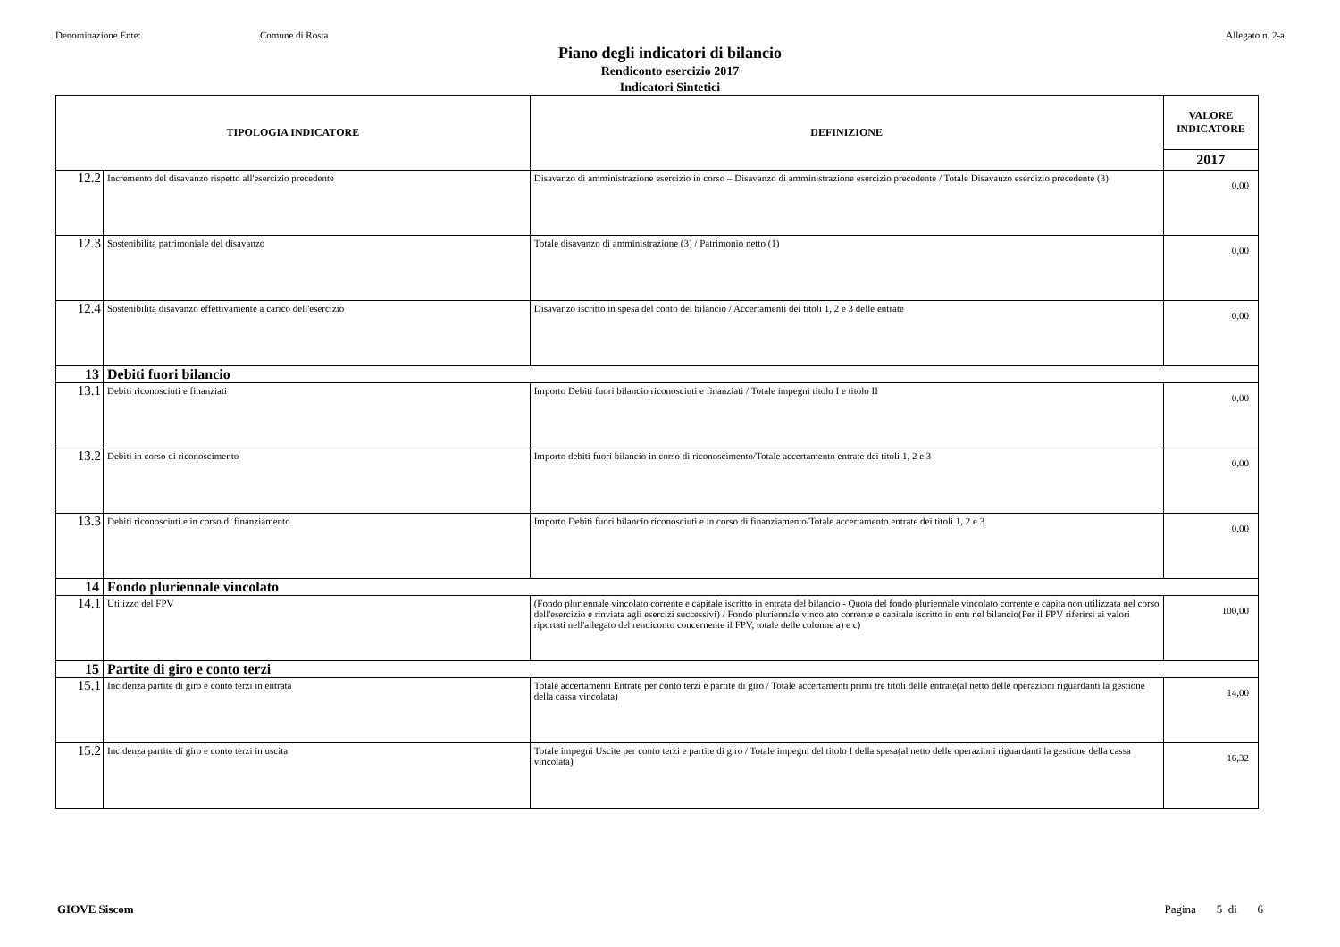Denominazione Ente: Comune di Rosta Allegato n. 2-a
Piano degli indicatori di bilancio
Rendiconto esercizio 2017
Indicatori Sintetici
| TIPOLOGIA INDICATORE | | DEFINIZIONE | VALORE INDICATORE |
| --- | --- | --- | --- |
| | | | 2017 |
| 12.2 | Incremento del disavanzo rispetto all'esercizio precedente | Disavanzo di amministrazione esercizio in corso – Disavanzo di amministrazione esercizio precedente / Totale Disavanzo esercizio precedente (3) | 0,00 |
| 12.3 | Sostenibilitą patrimoniale del disavanzo | Totale disavanzo di amministrazione (3) / Patrimonio netto (1) | 0,00 |
| 12.4 | Sostenibilitą disavanzo effettivamente a carico dell'esercizio | Disavanzo iscritto in spesa del conto del bilancio / Accertamenti dei titoli 1, 2 e 3 delle entrate | 0,00 |
| 13 | Debiti fuori bilancio | | |
| 13.1 | Debiti riconosciuti e finanziati | Importo Debiti fuori bilancio riconosciuti e finanziati / Totale impegni titolo I e titolo II | 0,00 |
| 13.2 | Debiti in corso di riconoscimento | Importo debiti fuori bilancio in corso di riconoscimento/Totale accertamento entrate dei titoli 1, 2 e 3 | 0,00 |
| 13.3 | Debiti riconosciuti e in corso di finanziamento | Importo Debiti fuori bilancio riconosciuti e in corso di finanziamento/Totale accertamento entrate dei titoli 1, 2 e 3 | 0,00 |
| 14 | Fondo pluriennale vincolato | | |
| 14.1 | Utilizzo del FPV | (Fondo pluriennale vincolato corrente e capitale iscritto in entrata del bilancio - Quota del fondo pluriennale vincolato corrente e capita non utilizzata nel corso dell'esercizio e rinviata agli esercizi successivi) / Fondo pluriennale vincolato corrente e capitale iscritto in entı nel bilancio(Per il FPV riferirsi ai valori riportati nell'allegato del rendiconto concernente il FPV, totale delle colonne a) e c) | 100,00 |
| 15 | Partite di giro e conto terzi | | |
| 15.1 | Incidenza partite di giro e conto terzi in entrata | Totale accertamenti Entrate per conto terzi e partite di giro / Totale accertamenti primi tre titoli delle entrate(al netto delle operazioni riguardanti la gestione della cassa vincolata) | 14,00 |
| 15.2 | Incidenza partite di giro e conto terzi in uscita | Totale impegni Uscite per conto terzi e partite di giro / Totale impegni del titolo I della spesa(al netto delle operazioni riguardanti la gestione della cassa vincolata) | 16,32 |
GIOVE Siscom Pagina 5 di 6